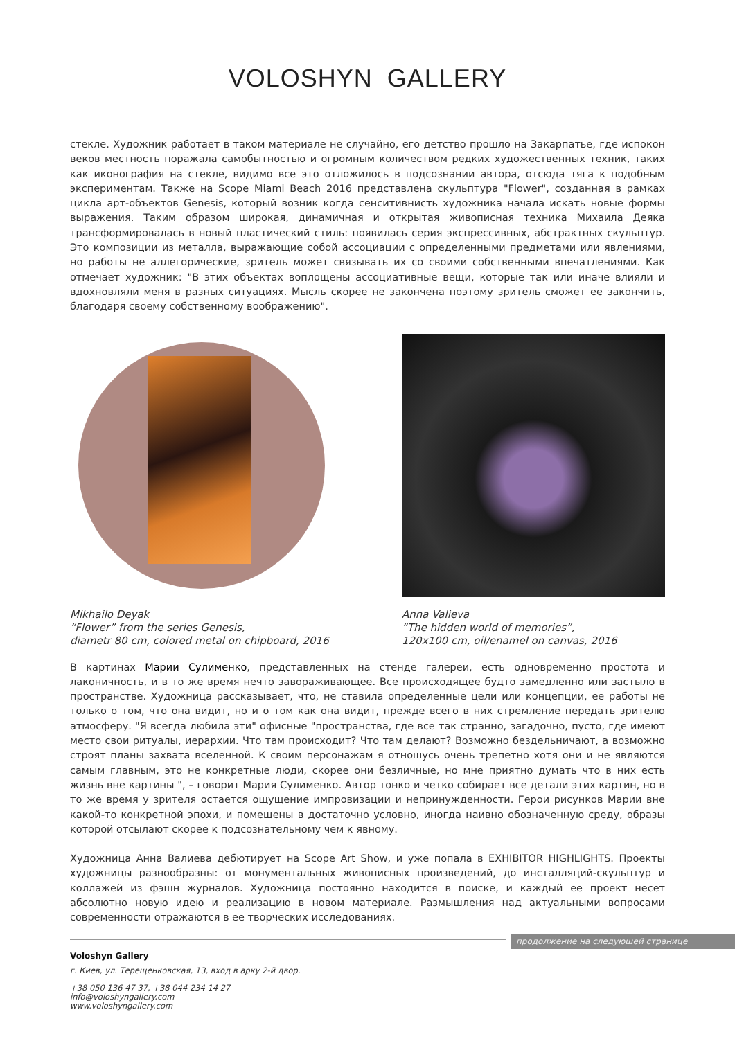VOLOSHYN GALLERY
стекле. Художник работает в таком материале не случайно, его детство прошло на Закарпатье, где испокон веков местность поражала самобытностью и огромным количеством редких художественных техник, таких как иконография на стекле, видимо все это отложилось в подсознании автора, отсюда тяга к подобным экспериментам. Также на Scope Miami Beach 2016 представлена скульптура "Flower", созданная в рамках цикла арт-объектов Genesis, который возник когда сенситивнисть художника начала искать новые формы выражения. Таким образом широкая, динамичная и открытая живописная техника Михаила Деяка трансформировалась в новый пластический стиль: появилась серия экспрессивных, абстрактных скульптур. Это композиции из металла, выражающие собой ассоциации с определенными предметами или явлениями, но работы не аллегорические, зритель может связывать их со своими собственными впечатлениями. Как отмечает художник: "В этих объектах воплощены ассоциативные вещи, которые так или иначе влияли и вдохновляли меня в разных ситуациях. Мысль скорее не закончена поэтому зритель сможет ее закончить, благодаря своему собственному воображению".
Mikhailo Deyak
“Flower” from the series Genesis,
diametr 80 cm, colored metal on chipboard, 2016
Anna Valieva
“The hidden world of memories”,
120x100 cm, oil/enamel on canvas, 2016
В картинах Марии Сулименко, представленных на стенде галереи, есть одновременно простота и лаконичность, и в то же время нечто завораживающее. Все происходящее будто замедленно или застыло в пространстве. Художница рассказывает, что, не ставила определенные цели или концепции, ее работы не только о том, что она видит, но и о том как она видит, прежде всего в них стремление передать зрителю атмосферу. "Я всегда любила эти" офисные "пространства, где все так странно, загадочно, пусто, где имеют место свои ритуалы, иерархии. Что там происходит? Что там делают? Возможно бездельничают, а возможно строят планы захвата вселенной. К своим персонажам я отношусь очень трепетно хотя они и не являются самым главным, это не конкретные люди, скорее они безличные, но мне приятно думать что в них есть жизнь вне картины ", – говорит Мария Сулименко. Автор тонко и четко собирает все детали этих картин, но в то же время у зрителя остается ощущение импровизации и непринужденности. Герои рисунков Марии вне какой-то конкретной эпохи, и помещены в достаточно условно, иногда наивно обозначенную среду, образы которой отсылают скорее к подсознательному чем к явному.
Художница Анна Валиева дебютирует на Scope Art Show, и уже попала в EXHIBITOR HIGHLIGHTS. Проекты художницы разнообразны: от монументальных живописных произведений, до инсталляций-скульптур и коллажей из фэшн журналов. Художница постоянно находится в поиске, и каждый ее проект несет абсолютно новую идею и реализацию в новом материале. Размышления над актуальными вопросами современности отражаются в ее творческих исследованиях.
продолжение на следующей странице
Voloshyn Gallery
г. Киев, ул. Терещенковская, 13, вход в арку 2-й двор.
+38 050 136 47 37, +38 044 234 14 27
info@voloshyngallery.com
www.voloshyngallery.com